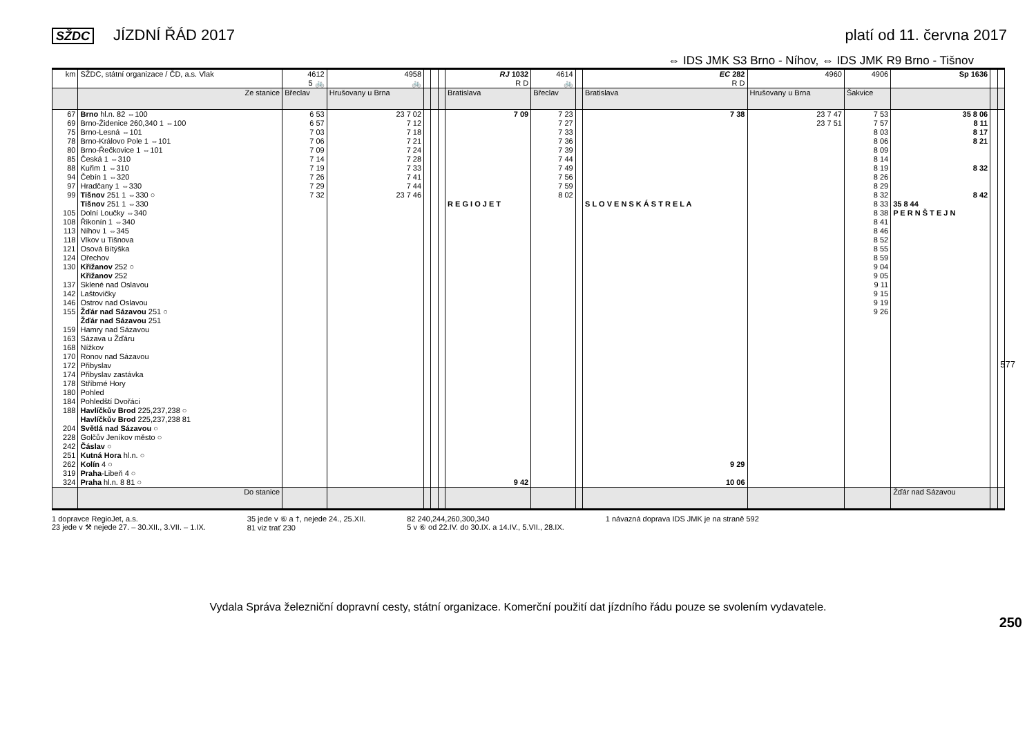SŽDC JÍZDNÍ ŘÁD 2017 platí od 11. června 2017
⇔ IDS JMK S3 Brno - Níhov, ⇔ IDS JMK R9 Brno - Tišnov
| km | SŽDC, státní organizace / ČD, a.s. Vlak | 4612 5 🚲 | 4958 🚲 | | | | RJ 1032 R D | 4614 🚲 | | EC 282 R D | 4960 | 4906 | Sp 1636 | | |
| --- | --- | --- | --- | --- | --- | --- | --- | --- | --- | --- | --- | --- | --- | --- | --- |
| | Ze stanice | Břeclav | Hrušovany u Brna | | | | Bratislava | Břeclav | | Bratislava | Hrušovany u Brna | Šakvice | | | |
| 67 69 75 78 80 | Brno hl.n. 82 ⇔100 Brno-Židenice 260,340 1 ⇔100 Brno-Lesná ⇔101 Brno-Královo Pole 1 ⇔101 Brno-Řečkovice 1 ⇔101 | 6 53 6 57 7 03 7 06 7 09 | 23 7 02 7 12 7 18 7 21 7 24 | | | | 7 09 | 7 23 7 27 7 33 7 36 7 39 | | 7 38 | 23 7 47 23 7 51 | 7 53 7 57 8 03 8 06 8 09 | 35 8 06 8 11 8 17 8 21 | | |
| 85 88 94 97 99 | Česká 1 ⇔310 Kuřim 1 ⇔310 Čebín 1 ⇔320 Hradčany 1 ⇔330 Tišnov 251 1 ⇔330 ○ | 7 14 7 19 7 26 7 29 7 32 | 7 28 7 33 7 41 7 44 23 7 46 | | | | | 7 44 7 49 7 56 7 59 8 02 | | | | 8 14 8 19 8 26 8 29 8 32 | 8 32 8 42 | | |
| 105 108 113 118 121 124 130 | Tišnov 251 1 ⇔330 Dolní Loučky ⇔340 Řikonín 1 ⇔340 Níhov 1 ⇔345 Vlkov u Tišnova Osová Bítýška Ořechov Křižanov 252 ○ | | | | | | R E G I O J E T | | | S L O V E N S K Á S T R E L A | | 8 33 8 38 8 41 8 46 8 52 8 55 8 59 9 04 | 35 8 44 P E R N Š T E J N | | |
| 137 142 146 155 | Křižanov 252 Sklené nad Oslavou Laštovičky Ostrov nad Oslavou Žďár nad Sázavou 251 ○ | | | | | | | | | | | 9 05 9 11 9 15 9 19 9 26 | | | |
| 159 163 168 | Žďár nad Sázavou 251 Hamry nad Sázavou Sázava u Žďáru Nížkov | | | | | | | | | | | | | | |
| 170 172 174 178 | Ronov nad Sázavou Přibyslav Přibyslav zastávka Stříbrné Hory | | | | | | | | | | | | | | |
| 180 184 188 | Pohled Pohledští Dvořáci Havlíčkův Brod 225,237,238 ○ | | | | | | | | | | | | | | |
| 204 228 242 | Havlíčkův Brod 225,237,238 81 Světlá nad Sázavou ○ Golčův Jeníkov město ○ Čáslav ○ | | | | | | | | | | | | | | |
| 251 262 319 324 | Kutná Hora hl.n. ○ Kolín 4 ○ Praha -Libeň 4 ○ Praha hl.n. 8 81 ○ | | | | | | 9 42 | | | 9 29 10 06 | | | | | |
| | Do stanice | | | | | | | | | | | | Žďár nad Sázavou | | |
1 dopravce RegioJet, a.s.
23 jede v ⚒ nejede 27. – 30.XII., 3.VII. – 1.IX.
35 jede v ⑥ a †, nejede 24., 25.XII.
81 viz trať 230
82 240,244,260,300,340
5 v ⑥ od 22.IV. do 30.IX. a 14.IV., 5.VII., 28.IX.
1 návazná doprava IDS JMK je na straně 592
577
250
Vydala Správa železniční dopravní cesty, státní organizace. Komerční použití dat jízdního řádu pouze se svolením vydavatele.